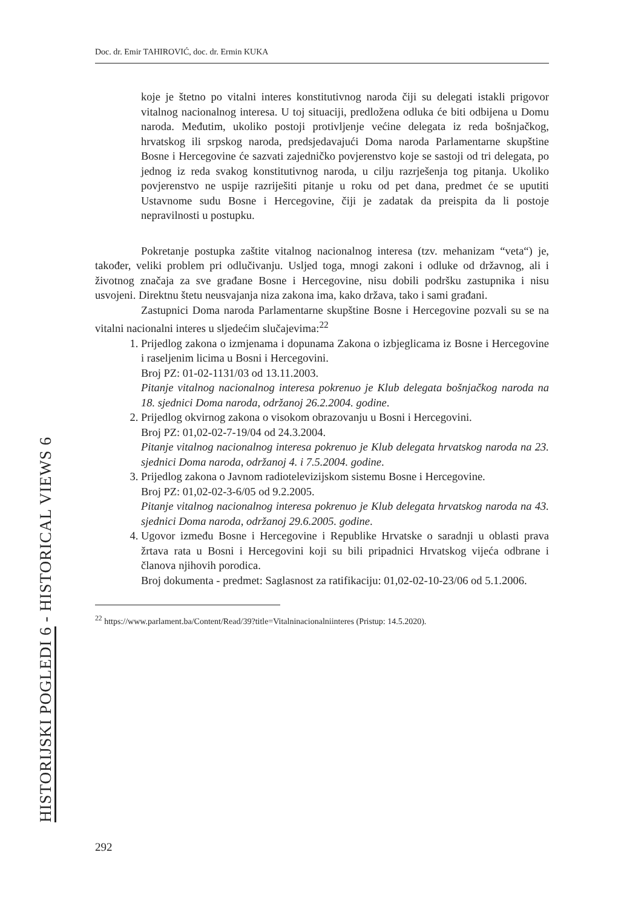Doc. dr. Emir TAHIROVIĆ, doc. dr. Ermin KUKA
koje je štetno po vitalni interes konstitutivnog naroda čiji su delegati istakli prigovor vitalnog nacionalnog interesa. U toj situaciji, predložena odluka će biti odbijena u Domu naroda. Međutim, ukoliko postoji protivljenje većine delegata iz reda bošnjačkog, hrvatskog ili srpskog naroda, predsjedavajući Doma naroda Parlamentarne skupštine Bosne i Hercegovine će sazvati zajedničko povjerenstvo koje se sastoji od tri delegata, po jednog iz reda svakog konstitutivnog naroda, u cilju razrješenja tog pitanja. Ukoliko povjerenstvo ne uspije razriješiti pitanje u roku od pet dana, predmet će se uputiti Ustavnome sudu Bosne i Hercegovine, čiji je zadatak da preispita da li postoje nepravilnosti u postupku.
Pokretanje postupka zaštite vitalnog nacionalnog interesa (tzv. mehanizam “veta“) je, također, veliki problem pri odlučivanju. Usljed toga, mnogi zakoni i odluke od državnog, ali i životnog značaja za sve građane Bosne i Hercegovine, nisu dobili podršku zastupnika i nisu usvojeni. Direktnu štetu neusvajanja niza zakona ima, kako država, tako i sami građani.
Zastupnici Doma naroda Parlamentarne skupštine Bosne i Hercegovine pozvali su se na vitalni nacionalni interes u sljedećim slučajevima:<sup>22</sup>
1. Prijedlog zakona o izmjenama i dopunama Zakona o izbjeglicama iz Bosne i Hercegovine i raseljenim licima u Bosni i Hercegovini.
Broj PZ: 01-02-1131/03 od 13.11.2003.
Pitanje vitalnog nacionalnog interesa pokrenuo je Klub delegata bošnjačkog naroda na 18. sjednici Doma naroda, održanoj 26.2.2004. godine.
2. Prijedlog okvirnog zakona o visokom obrazovanju u Bosni i Hercegovini.
Broj PZ: 01,02-02-7-19/04 od 24.3.2004.
Pitanje vitalnog nacionalnog interesa pokrenuo je Klub delegata hrvatskog naroda na 23. sjednici Doma naroda, održanoj 4. i 7.5.2004. godine.
3. Prijedlog zakona o Javnom radiotelevizijskom sistemu Bosne i Hercegovine.
Broj PZ: 01,02-02-3-6/05 od 9.2.2005.
Pitanje vitalnog nacionalnog interesa pokrenuo je Klub delegata hrvatskog naroda na 43. sjednici Doma naroda, održanoj 29.6.2005. godine.
4. Ugovor između Bosne i Hercegovine i Republike Hrvatske o saradnji u oblasti prava žrtava rata u Bosni i Hercegovini koji su bili pripadnici Hrvatskog vijeća odbrane i članova njihovih porodica.
Broj dokumenta - predmet: Saglasnost za ratifikaciju: 01,02-02-10-23/06 od 5.1.2006.
<sup>22</sup> https://www.parlament.ba/Content/Read/39?title=Vitalninacionalniinteres (Pristup: 14.5.2020).
HISTORIJSKI POGLEDI 6 - HISTORICAL VIEWS 6
292